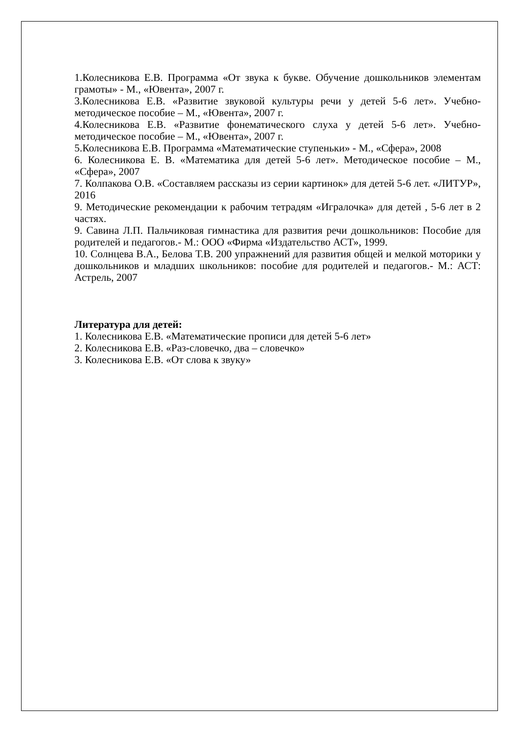1.Колесникова Е.В. Программа «От звука к букве. Обучение дошкольников элементам грамоты» - М., «Ювента», 2007 г.
3.Колесникова Е.В. «Развитие звуковой культуры речи у детей 5-6 лет». Учебно-методическое пособие – М., «Ювента», 2007 г.
4.Колесникова Е.В. «Развитие фонематического слуха у детей 5-6 лет». Учебно-методическое пособие – М., «Ювента», 2007 г.
5.Колесникова Е.В. Программа «Математические ступеньки» - М., «Сфера», 2008
6. Колесникова Е. В. «Математика для детей 5-6 лет». Методическое пособие – М., «Сфера», 2007
7. Колпакова О.В. «Составляем рассказы из серии картинок» для детей 5-6 лет. «ЛИТУР», 2016
9. Методические рекомендации к рабочим тетрадям «Игралочка» для детей , 5-6 лет в 2 частях.
9. Савина Л.П. Пальчиковая гимнастика для развития речи дошкольников: Пособие для родителей и педагогов.- М.: ООО «Фирма «Издательство АСТ», 1999.
10. Солнцева В.А., Белова Т.В. 200 упражнений для развития общей и мелкой моторики у дошкольников и младших школьников: пособие для родителей и педагогов.- М.: АСТ: Астрель, 2007
Литература для детей:
1. Колесникова Е.В. «Математические прописи для детей 5-6 лет»
2. Колесникова Е.В. «Раз-словечко, два – словечко»
3. Колесникова Е.В. «От слова к звуку»